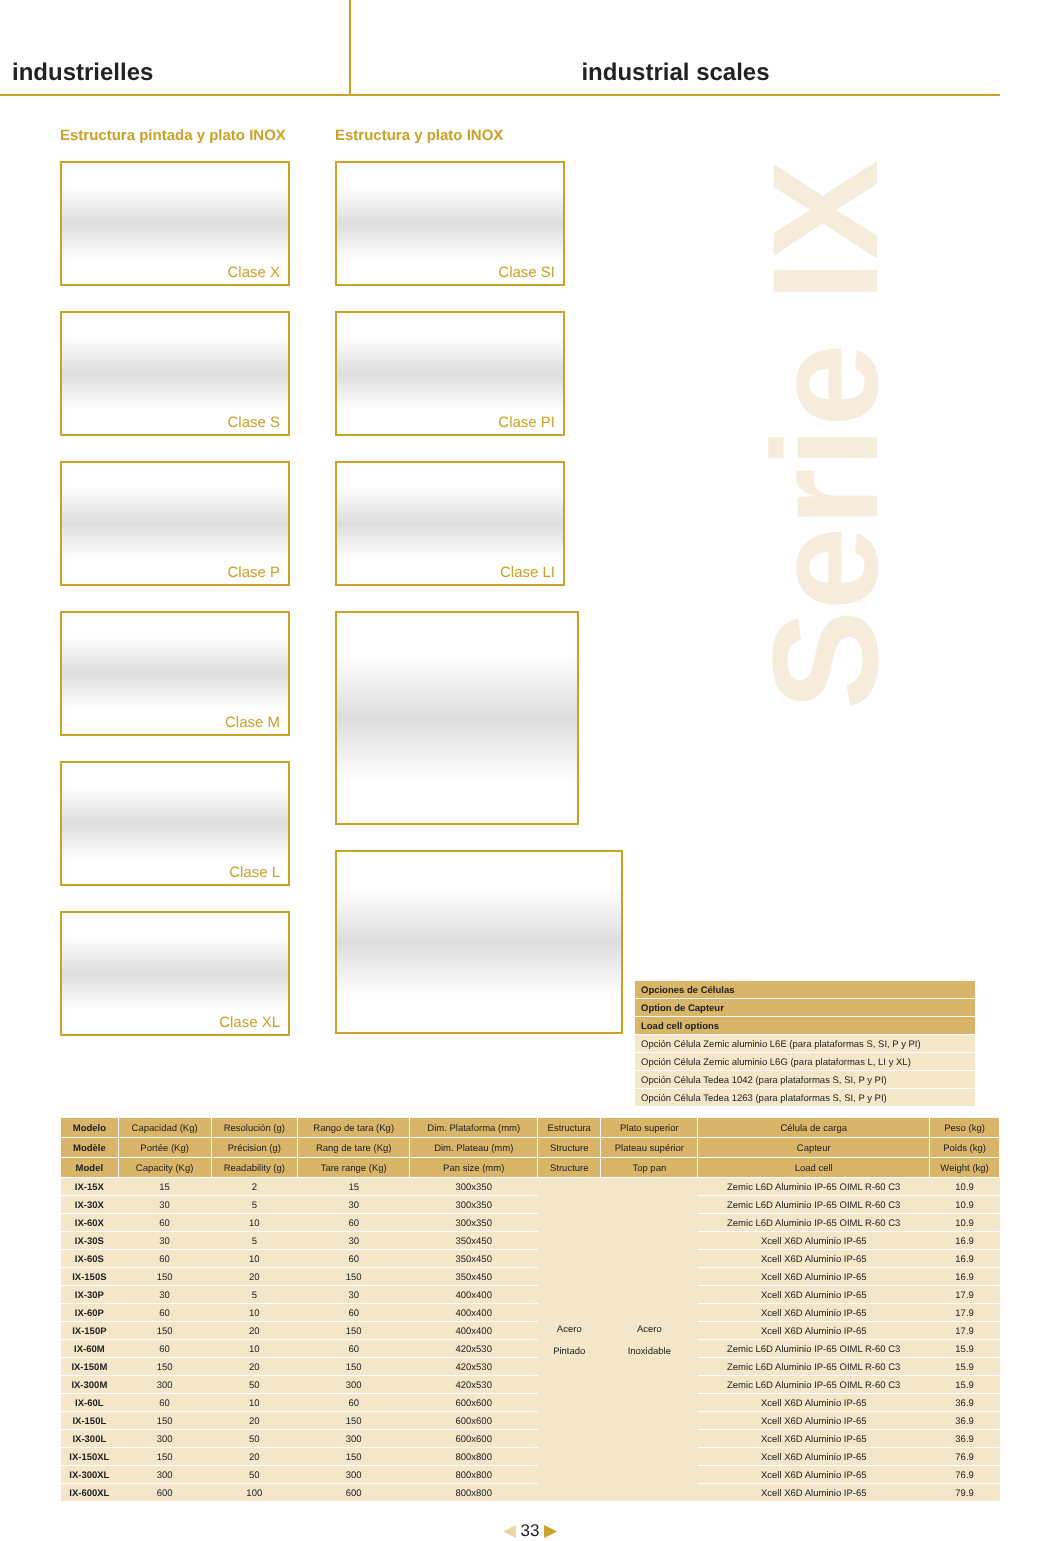industrielles industrial scales
Serie IX
Estructura pintada y plato INOX
Clase X
Clase S
Clase P
Clase M
Clase L
Clase XL
Estructura y plato INOX
Clase SI
Clase PI
Clase LI
| Opciones de Células |
| Option de Capteur |
| Load cell options |
| Opción Célula Zemic aluminio L6E (para plataformas S, SI, P y PI) |
| Opción Célula Zemic aluminio L6G (para plataformas L, LI y XL) |
| Opción Célula Tedea 1042 (para plataformas S, SI, P y PI) |
| Opción Célula Tedea 1263 (para plataformas S, SI, P y PI) |
| Modelo | Capacidad (Kg) | Resolución (g) | Rango de tara (Kg) | Dim. Plataforma (mm) | Estructura | Plato superior | Célula de carga | Peso (kg) |
| --- | --- | --- | --- | --- | --- | --- | --- | --- |
| Modèle | Portée (Kg) | Précision (g) | Rang de tare (Kg) | Dim. Plateau (mm) | Structure | Plateau supérior | Capteur | Poids (kg) |
| Model | Capacity (Kg) | Readability (g) | Tare range (Kg) | Pan size (mm) | Structure | Top pan | Load cell | Weight (kg) |
| IX-15X | 15 | 2 | 15 | 300x350 | Acero Pintado | Acero Inoxidable | Zemic L6D Aluminio IP-65 OIML R-60 C3 | 10.9 |
| IX-30X | 30 | 5 | 30 | 300x350 | | | Zemic L6D Aluminio IP-65 OIML R-60 C3 | 10.9 |
| IX-60X | 60 | 10 | 60 | 300x350 | | | Zemic L6D Aluminio IP-65 OIML R-60 C3 | 10.9 |
| IX-30S | 30 | 5 | 30 | 350x450 | | | Xcell X6D Aluminio IP-65 | 16.9 |
| IX-60S | 60 | 10 | 60 | 350x450 | | | Xcell X6D Aluminio IP-65 | 16.9 |
| IX-150S | 150 | 20 | 150 | 350x450 | | | Xcell X6D Aluminio IP-65 | 16.9 |
| IX-30P | 30 | 5 | 30 | 400x400 | | | Xcell X6D Aluminio IP-65 | 17.9 |
| IX-60P | 60 | 10 | 60 | 400x400 | | | Xcell X6D Aluminio IP-65 | 17.9 |
| IX-150P | 150 | 20 | 150 | 400x400 | | | Xcell X6D Aluminio IP-65 | 17.9 |
| IX-60M | 60 | 10 | 60 | 420x530 | | | Zemic L6D Aluminio IP-65 OIML R-60 C3 | 15.9 |
| IX-150M | 150 | 20 | 150 | 420x530 | | | Zemic L6D Aluminio IP-65 OIML R-60 C3 | 15.9 |
| IX-300M | 300 | 50 | 300 | 420x530 | | | Zemic L6D Aluminio IP-65 OIML R-60 C3 | 15.9 |
| IX-60L | 60 | 10 | 60 | 600x600 | | | Xcell X6D Aluminio IP-65 | 36.9 |
| IX-150L | 150 | 20 | 150 | 600x600 | | | Xcell X6D Aluminio IP-65 | 36.9 |
| IX-300L | 300 | 50 | 300 | 600x600 | | | Xcell X6D Aluminio IP-65 | 36.9 |
| IX-150XL | 150 | 20 | 150 | 800x800 | | | Xcell X6D Aluminio IP-65 | 76.9 |
| IX-300XL | 300 | 50 | 300 | 800x800 | | | Xcell X6D Aluminio IP-65 | 76.9 |
| IX-600XL | 600 | 100 | 600 | 800x800 | | | Xcell X6D Aluminio IP-65 | 79.9 |
◀ 33 ▶